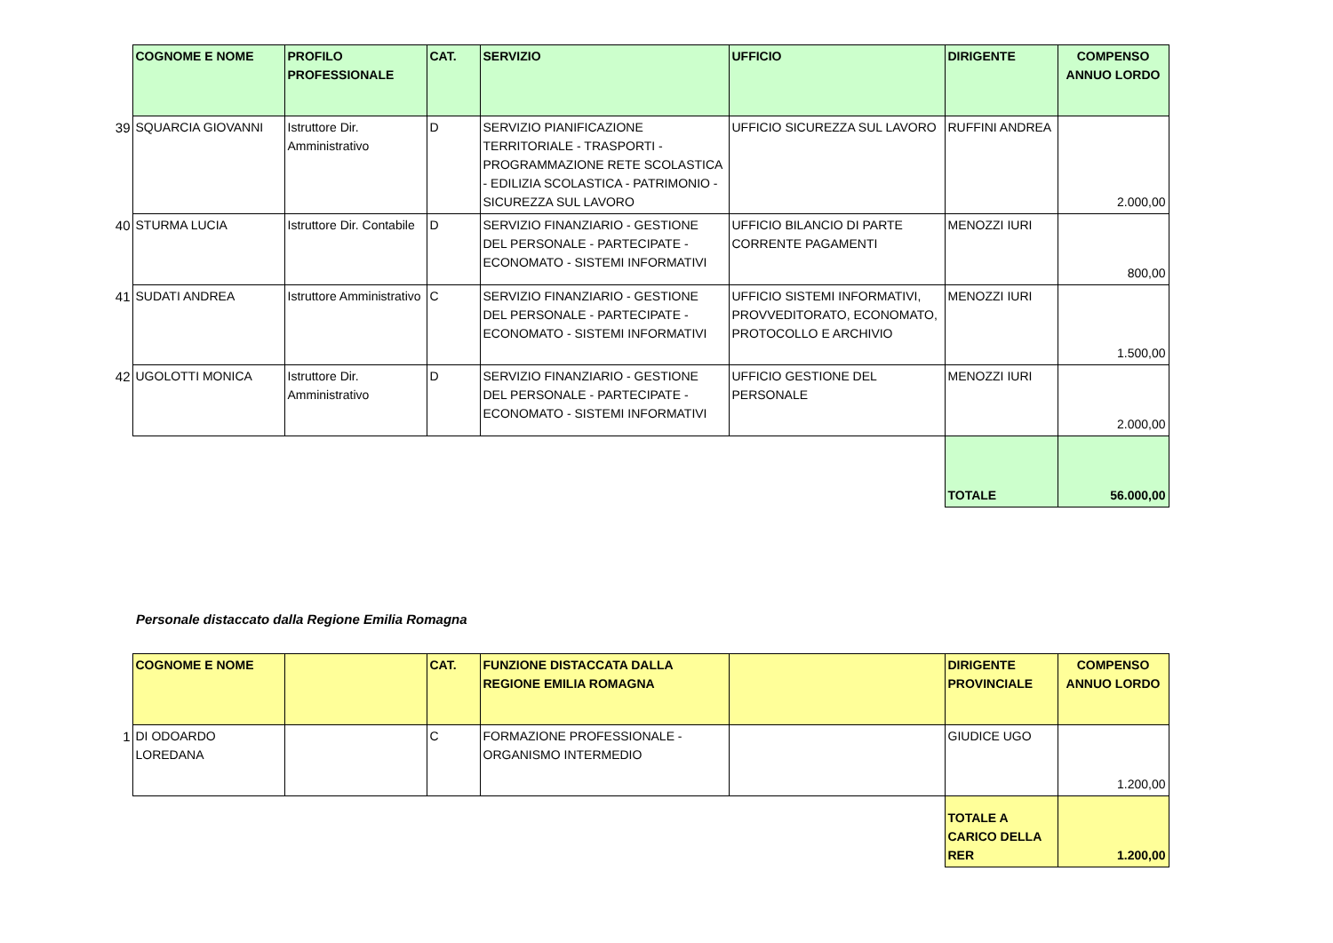| | COGNOME E NOME | PROFILO PROFESSIONALE | CAT. | SERVIZIO | UFFICIO | DIRIGENTE | COMPENSO ANNUO LORDO |
| 39 | SQUARCIA GIOVANNI | Istruttore Dir. Amministrativo | D | SERVIZIO PIANIFICAZIONE TERRITORIALE - TRASPORTI - PROGRAMMAZIONE RETE SCOLASTICA - EDILIZIA SCOLASTICA - PATRIMONIO - SICUREZZA SUL LAVORO | UFFICIO SICUREZZA SUL LAVORO | RUFFINI ANDREA | 2.000,00 |
| 40 | STURMA LUCIA | Istruttore Dir. Contabile | D | SERVIZIO FINANZIARIO - GESTIONE DEL PERSONALE - PARTECIPATE - ECONOMATO - SISTEMI INFORMATIVI | UFFICIO BILANCIO DI PARTE CORRENTE PAGAMENTI | MENOZZI IURI | 800,00 |
| 41 | SUDATI ANDREA | Istruttore Amministrativo | C | SERVIZIO FINANZIARIO - GESTIONE DEL PERSONALE - PARTECIPATE - ECONOMATO - SISTEMI INFORMATIVI | UFFICIO SISTEMI INFORMATIVI, PROVVEDITORATO, ECONOMATO, PROTOCOLLO E ARCHIVIO | MENOZZI IURI | 1.500,00 |
| 42 | UGOLOTTI MONICA | Istruttore Dir. Amministrativo | D | SERVIZIO FINANZIARIO - GESTIONE DEL PERSONALE - PARTECIPATE - ECONOMATO - SISTEMI INFORMATIVI | UFFICIO GESTIONE DEL PERSONALE | MENOZZI IURI | 2.000,00 |
| | | | | | | TOTALE | 56.000,00 |
Personale distaccato dalla Regione Emilia Romagna
| | COGNOME E NOME | | CAT. | FUNZIONE DISTACCATA DALLA REGIONE EMILIA ROMAGNA | | DIRIGENTE PROVINCIALE | COMPENSO ANNUO LORDO |
| 1 | DI ODOARDO LOREDANA | | C | FORMAZIONE PROFESSIONALE - ORGANISMO INTERMEDIO | | GIUDICE UGO | 1.200,00 |
| | | | | | | TOTALE A CARICO DELLA RER | 1.200,00 |